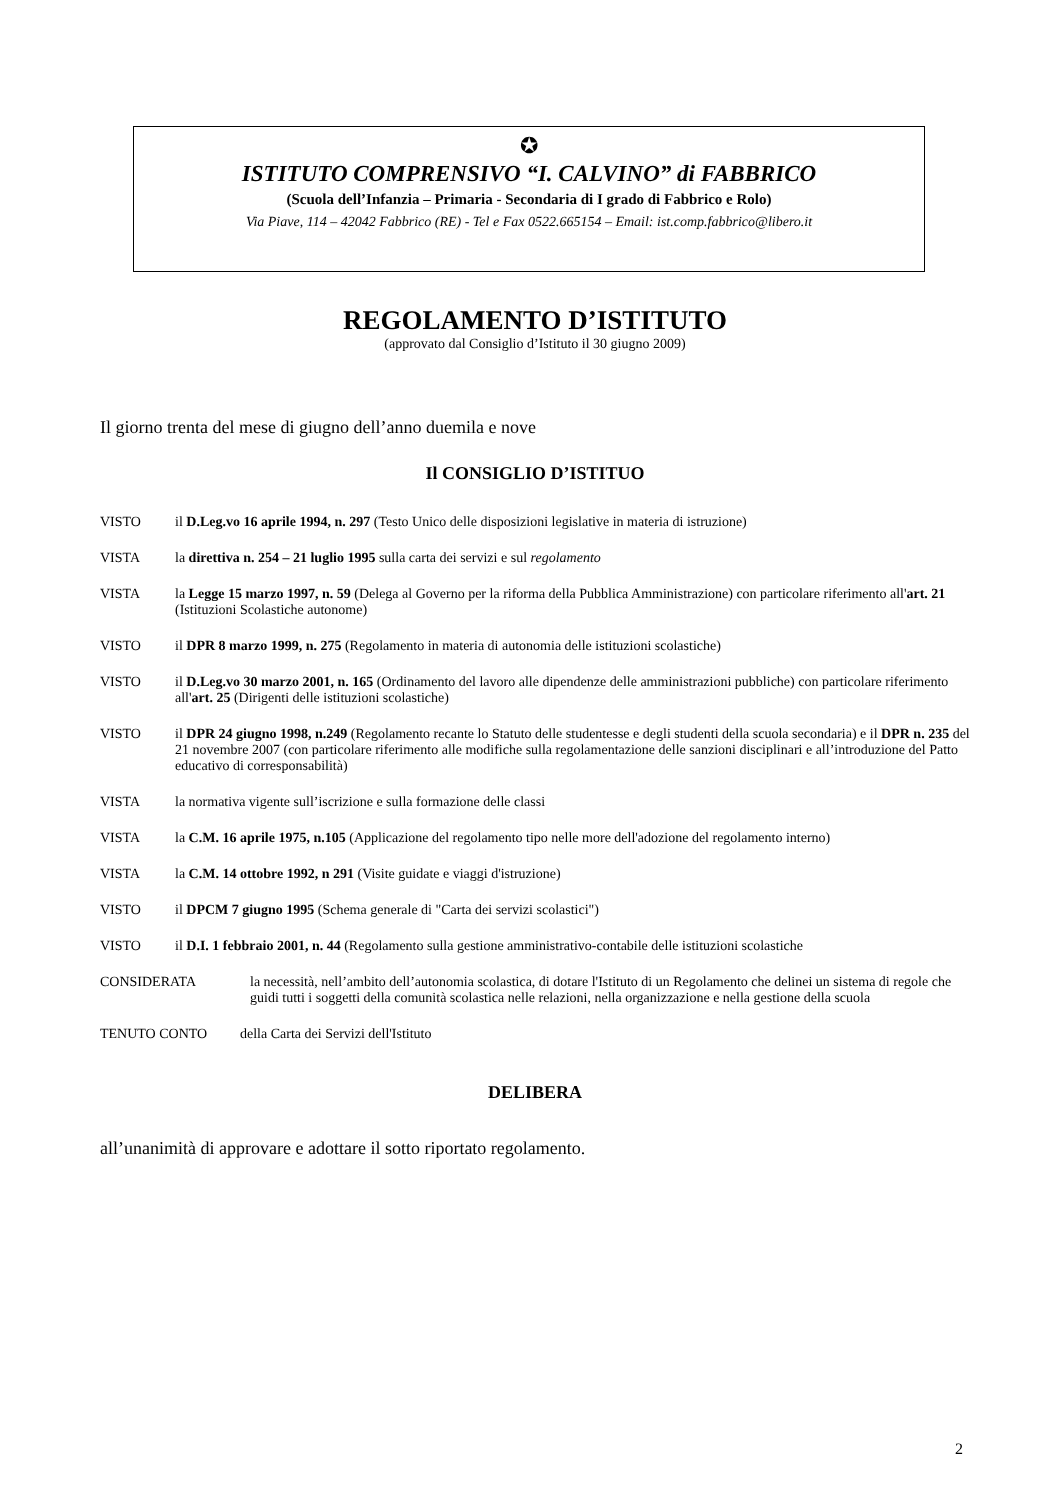✪
ISTITUTO COMPRENSIVO “I. CALVINO” di FABBRICO
(Scuola dell’Infanzia – Primaria - Secondaria di I grado di Fabbrico e Rolo)
Via Piave, 114 – 42042 Fabbrico (RE) - Tel e Fax 0522.665154 – Email: ist.comp.fabbrico@libero.it
REGOLAMENTO D’ISTITUTO
(approvato dal Consiglio d’Istituto il 30 giugno 2009)
Il giorno trenta del mese di giugno dell’anno duemila e nove
Il CONSIGLIO D’ISTITUO
VISTO il D.Leg.vo 16 aprile 1994, n. 297 (Testo Unico delle disposizioni legislative in materia di istruzione)
VISTA la direttiva n. 254 – 21 luglio 1995 sulla carta dei servizi e sul regolamento
VISTA la Legge 15 marzo 1997, n. 59 (Delega al Governo per la riforma della Pubblica Amministrazione) con particolare riferimento all'art. 21 (Istituzioni Scolastiche autonome)
VISTO il DPR 8 marzo 1999, n. 275 (Regolamento in materia di autonomia delle istituzioni scolastiche)
VISTO il D.Leg.vo 30 marzo 2001, n. 165 (Ordinamento del lavoro alle dipendenze delle amministrazioni pubbliche) con particolare riferimento all'art. 25 (Dirigenti delle istituzioni scolastiche)
VISTO il DPR 24 giugno 1998, n.249 (Regolamento recante lo Statuto delle studentesse e degli studenti della scuola secondaria) e il DPR n. 235 del 21 novembre 2007 (con particolare riferimento alle modifiche sulla regolamentazione delle sanzioni disciplinari e all’introduzione del Patto educativo di corresponsabilità)
VISTA la normativa vigente sull’iscrizione e sulla formazione delle classi
VISTA la C.M. 16 aprile 1975, n.105 (Applicazione del regolamento tipo nelle more dell'adozione del regolamento interno)
VISTA la C.M. 14 ottobre 1992, n 291 (Visite guidate e viaggi d'istruzione)
VISTO il DPCM 7 giugno 1995 (Schema generale di "Carta dei servizi scolastici")
VISTO il D.I. 1 febbraio 2001, n. 44 (Regolamento sulla gestione amministrativo-contabile delle istituzioni scolastiche
CONSIDERATA la necessità, nell’ambito dell’autonomia scolastica, di dotare l'Istituto di un Regolamento che delinei un sistema di regole che guidi tutti i soggetti della comunità scolastica nelle relazioni, nella organizzazione e nella gestione della scuola
TENUTO CONTO della Carta dei Servizi dell'Istituto
DELIBERA
all’unanimità di approvare e adottare il sotto riportato regolamento.
2